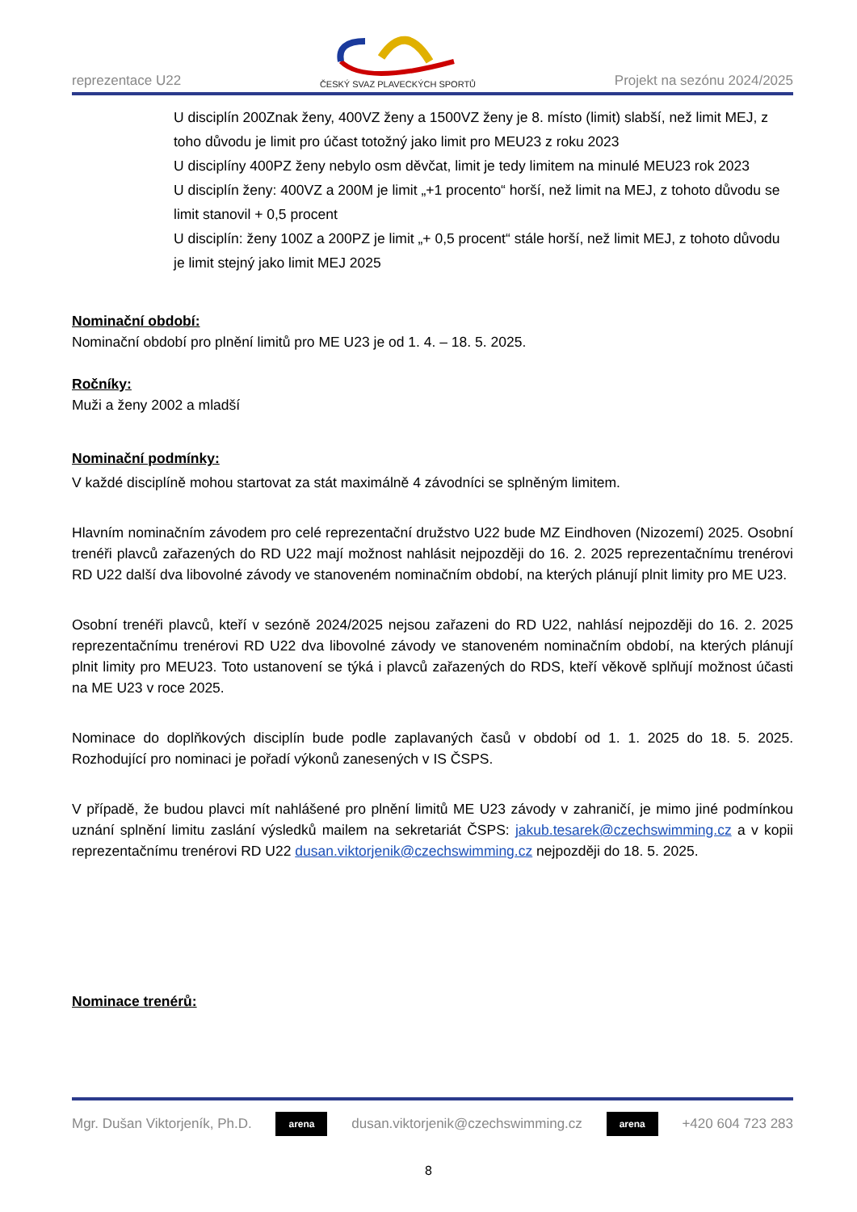reprezentace U22
ČESKÝ SVAZ PLAVECKÝCH SPORTŮ
Projekt na sezónu 2024/2025
U disciplín 200Znak ženy, 400VZ ženy a 1500VZ ženy je 8. místo (limit) slabší, než limit MEJ, z toho důvodu je limit pro účast totožný jako limit pro MEU23 z roku 2023
U disciplíny 400PZ ženy nebylo osm děvčat, limit je tedy limitem na minulé MEU23 rok 2023
U disciplín ženy: 400VZ a 200M je limit „+1 procento“ horší, než limit na MEJ, z tohoto důvodu se limit stanovil + 0,5 procent
U disciplín: ženy 100Z a 200PZ je limit „+ 0,5 procent“ stále horší, než limit MEJ, z tohoto důvodu je limit stejný jako limit MEJ 2025
Nominační období:
Nominační období pro plnění limitů pro ME U23 je od 1. 4. – 18. 5. 2025.
Ročníky:
Muži a ženy 2002 a mladší
Nominační podmínky:
V každé disciplíně mohou startovat za stát maximálně 4 závodníci se splněným limitem.
Hlavním nominačním závodem pro celé reprezentační družstvo U22 bude MZ Eindhoven (Nizozemí) 2025. Osobní trenéři plavců zařazených do RD U22 mají možnost nahlásit nejpozději do 16. 2. 2025 reprezentačnímu trenérovi RD U22 další dva libovolné závody ve stanoveném nominačním období, na kterých plánují plnit limity pro ME U23.
Osobní trenéři plavců, kteří v sezóně 2024/2025 nejsou zařazeni do RD U22, nahlásí nejpozději do 16. 2. 2025 reprezentačnímu trenérovi RD U22 dva libovolné závody ve stanoveném nominačním období, na kterých plánují plnit limity pro MEU23. Toto ustanovení se týká i plavců zařazených do RDS, kteří věkově splňují možnost účasti na ME U23 v roce 2025.
Nominace do doplňkových disciplín bude podle zaplavaných časů v období od 1. 1. 2025 do 18. 5. 2025. Rozhodující pro nominaci je pořadí výkonů zanesených v IS ČSPS.
V případě, že budou plavci mít nahlášené pro plnění limitů ME U23 závody v zahraničí, je mimo jiné podmínkou uznání splnění limitu zaslání výsledků mailem na sekretariát ČSPS: jakub.tesarek@czechswimming.cz a v kopii reprezentačnímu trenérovi RD U22 dusan.viktorjenik@czechswimming.cz nejpozději do 18. 5. 2025.
Nominace trenérů:
Mgr. Dušan Viktorjeník, Ph.D. arena dusan.viktorjenik@czechswimming.cz arena +420 604 723 283
8